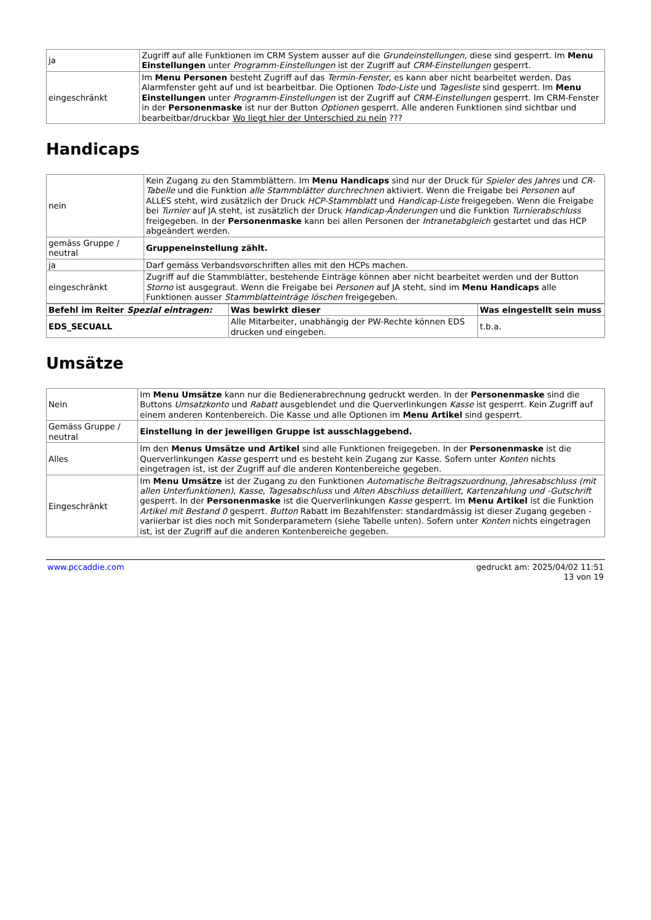| ja | Zugriff auf alle Funktionen im CRM System ausser auf die Grundeinstellungen , diese sind gesperrt. Im Menu Einstellungen unter Programm-Einstellungen ist der Zugriff auf CRM-Einstellungen gesperrt. |
| eingeschränkt | Im Menu Personen besteht Zugriff auf das Termin-Fenster , es kann aber nicht bearbeitet werden. Das Alarmfenster geht auf und ist bearbeitbar. Die Optionen Todo-Liste und Tagesliste sind gesperrt. Im Menu Einstellungen unter Programm-Einstellungen ist der Zugriff auf CRM-Einstellungen gesperrt. Im CRM-Fenster in der Personenmaske ist nur der Button Optionen gesperrt. Alle anderen Funktionen sind sichtbar und bearbeitbar/druckbar Wo liegt hier der Unterschied zu nein ??? |
Handicaps
| nein | Kein Zugang zu den Stammblättern. Im Menu Handicaps sind nur der Druck für Spieler des Jahres und CR-Tabelle und die Funktion alle Stammblätter durchrechnen aktiviert. Wenn die Freigabe bei Personen auf ALLES steht, wird zusätzlich der Druck HCP-Stammblatt und Handicap-Liste freigegeben. Wenn die Freigabe bei Turnier auf JA steht, ist zusätzlich der Druck Handicap-Änderungen und die Funktion Turnierabschluss freigegeben. In der Personenmaske kann bei allen Personen der Intranetabgleich gestartet und das HCP abgeändert werden. |
| gemäss Gruppe / neutral | Gruppeneinstellung zählt. |
| ja | Darf gemäss Verbandsvorschriften alles mit den HCPs machen. |
| eingeschränkt | Zugriff auf die Stammblätter, bestehende Einträge können aber nicht bearbeitet werden und der Button Storno ist ausgegraut. Wenn die Freigabe bei Personen auf JA steht, sind im Menu Handicaps alle Funktionen ausser Stammblatteinträge löschen freigegeben. |
| Befehl im Reiter Spezial eintragen: | Was bewirkt dieser | Was eingestellt sein muss |
| --- | --- | --- |
| EDS_SECUALL | Alle Mitarbeiter, unabhängig der PW-Rechte können EDS drucken und eingeben. | t.b.a. |
Umsätze
| Nein | Im Menu Umsätze kann nur die Bedienerabrechnung gedruckt werden. In der Personenmaske sind die Buttons Umsatzkonto und Rabatt ausgeblendet und die Querverlinkungen Kasse ist gesperrt. Kein Zugriff auf einem anderen Kontenbereich. Die Kasse und alle Optionen im Menu Artikel sind gesperrt. |
| Gemäss Gruppe / neutral | Einstellung in der jeweiligen Gruppe ist ausschlaggebend. |
| Alles | Im den Menus Umsätze und Artikel sind alle Funktionen freigegeben. In der Personenmaske ist die Querverlinkungen Kasse gesperrt und es besteht kein Zugang zur Kasse. Sofern unter Konten nichts eingetragen ist, ist der Zugriff auf die anderen Kontenbereiche gegeben. |
| Eingeschränkt | Im Menu Umsätze ist der Zugang zu den Funktionen Automatische Beitragszuordnung , Jahresabschluss (mit allen Unterfunktionen) , Kasse , Tagesabschluss und Alten Abschluss detailliert , Kartenzahlung und -Gutschrift gesperrt. In der Personenmaske ist die Querverlinkungen Kasse gesperrt. Im Menu Artikel ist die Funktion Artikel mit Bestand 0 gesperrt. Button Rabatt im Bezahlfenster: standardmässig ist dieser Zugang gegeben - variierbar ist dies noch mit Sonderparametern (siehe Tabelle unten). Sofern unter Konten nichts eingetragen ist, ist der Zugriff auf die anderen Kontenbereiche gegeben. |
www.pccaddie.com gedruckt am: 2025/04/02 11:51
13 von 19